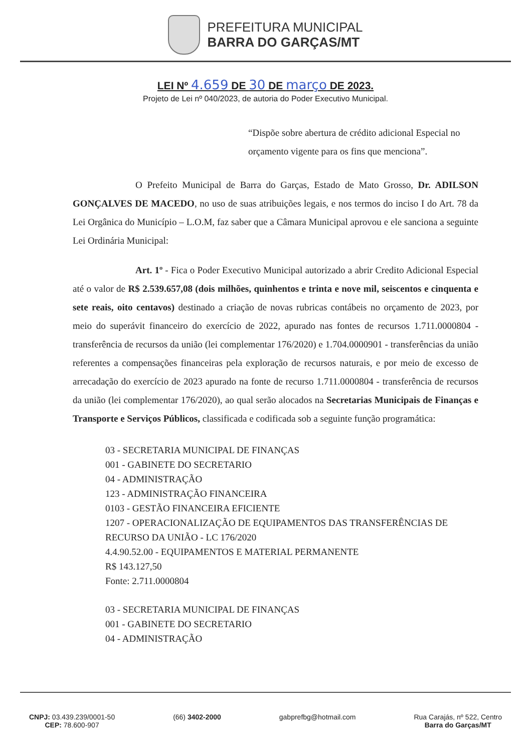PREFEITURA MUNICIPAL
BARRA DO GARÇAS/MT
LEI Nº 4.659 DE 30 DE março DE 2023.
Projeto de Lei nº 040/2023, de autoria do Poder Executivo Municipal.
“Dispõe sobre abertura de crédito adicional Especial no orçamento vigente para os fins que menciona”.
O Prefeito Municipal de Barra do Garças, Estado de Mato Grosso, Dr. ADILSON GONÇALVES DE MACEDO, no uso de suas atribuições legais, e nos termos do inciso I do Art. 78 da Lei Orgânica do Município – L.O.M, faz saber que a Câmara Municipal aprovou e ele sanciona a seguinte Lei Ordinária Municipal:
Art. 1º - Fica o Poder Executivo Municipal autorizado a abrir Credito Adicional Especial até o valor de R$ 2.539.657,08 (dois milhões, quinhentos e trinta e nove mil, seiscentos e cinquenta e sete reais, oito centavos) destinado a criação de novas rubricas contábeis no orçamento de 2023, por meio do superávit financeiro do exercício de 2022, apurado nas fontes de recursos 1.711.0000804 - transferência de recursos da união (lei complementar 176/2020) e 1.704.0000901 - transferências da união referentes a compensações financeiras pela exploração de recursos naturais, e por meio de excesso de arrecadação do exercício de 2023 apurado na fonte de recurso 1.711.0000804 - transferência de recursos da união (lei complementar 176/2020), ao qual serão alocados na Secretarias Municipais de Finanças e Transporte e Serviços Públicos, classificada e codificada sob a seguinte função programática:
03 - SECRETARIA MUNICIPAL DE FINANÇAS
001 - GABINETE DO SECRETARIO
04 - ADMINISTRAÇÃO
123 - ADMINISTRAÇÃO FINANCEIRA
0103 - GESTÃO FINANCEIRA EFICIENTE
1207 - OPERACIONALIZAÇÃO DE EQUIPAMENTOS DAS TRANSFERÊNCIAS DE RECURSO DA UNIÃO - LC 176/2020
4.4.90.52.00 - EQUIPAMENTOS E MATERIAL PERMANENTE
R$ 143.127,50
Fonte: 2.711.0000804
03 - SECRETARIA MUNICIPAL DE FINANÇAS
001 - GABINETE DO SECRETARIO
04 - ADMINISTRAÇÃO
CNPJ: 03.439.239/0001-50
CEP: 78.600-907
(66) 3402-2000 gabprefbg@hotmail.com Rua Carajás, nº 522, Centro
Barra do Garças/MT